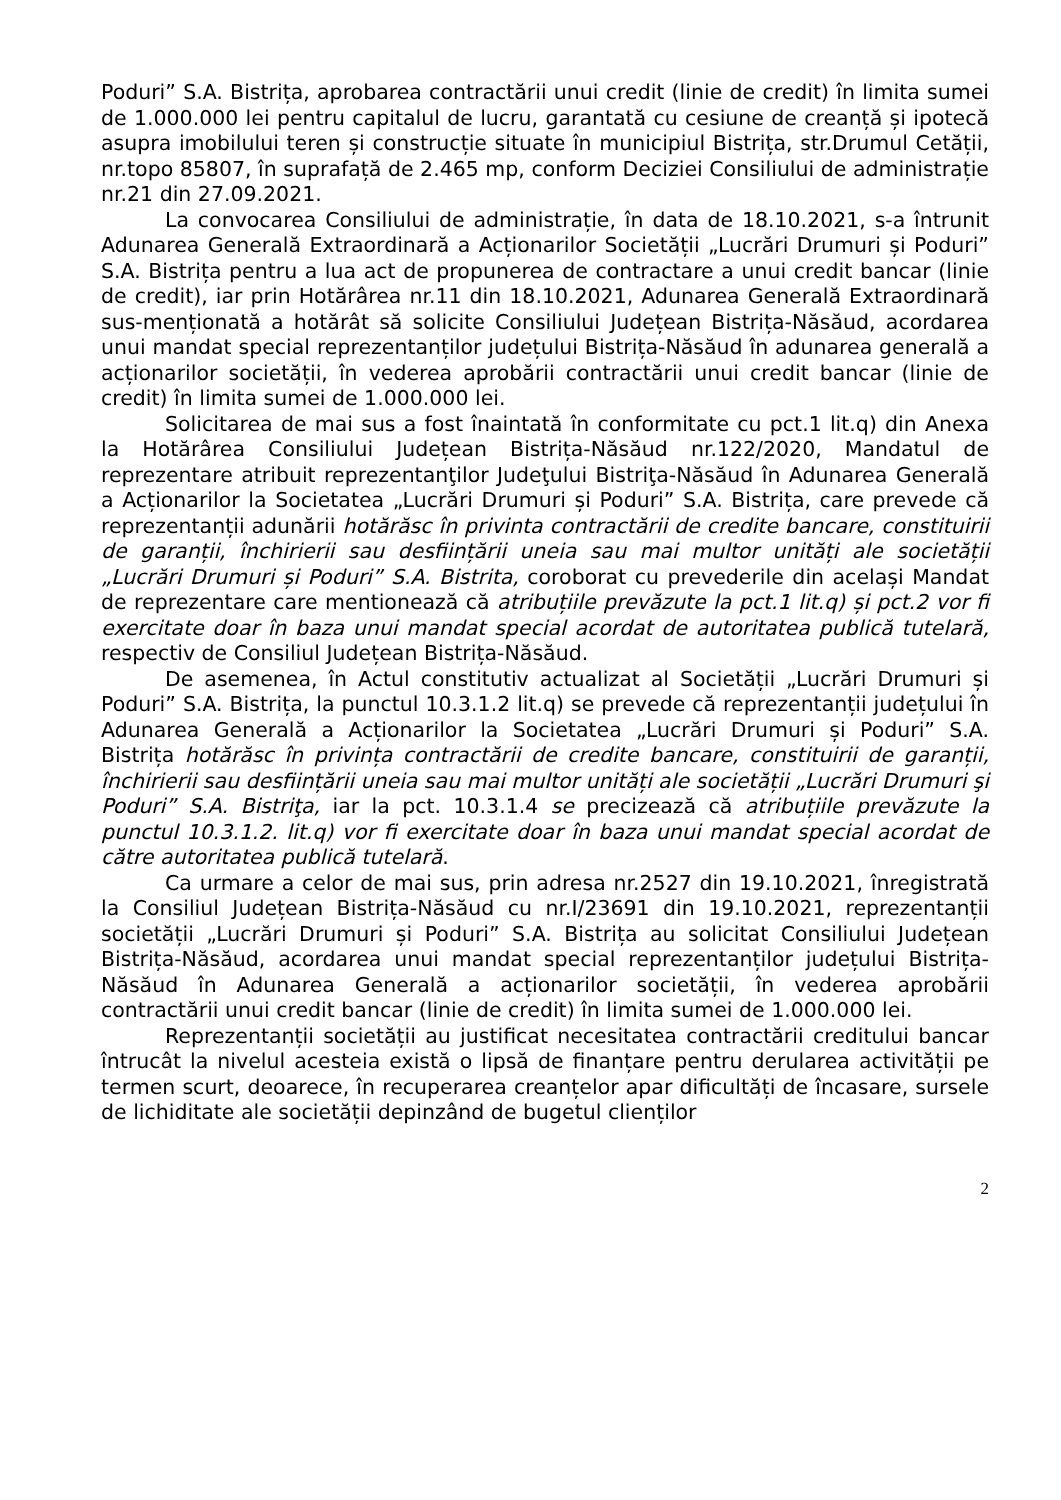Poduri” S.A. Bistrița, aprobarea contractării unui credit (linie de credit) în limita sumei de 1.000.000 lei pentru capitalul de lucru, garantată cu cesiune de creanță și ipotecă asupra imobilului teren și construcție situate în municipiul Bistrița, str.Drumul Cetății, nr.topo 85807, în suprafață de 2.465 mp, conform Deciziei Consiliului de administrație nr.21 din 27.09.2021.
La convocarea Consiliului de administrație, în data de 18.10.2021, s-a întrunit Adunarea Generală Extraordinară a Acționarilor Societății „Lucrări Drumuri și Poduri” S.A. Bistrița pentru a lua act de propunerea de contractare a unui credit bancar (linie de credit), iar prin Hotărârea nr.11 din 18.10.2021, Adunarea Generală Extraordinară sus-menționată a hotărât să solicite Consiliului Județean Bistrița-Năsăud, acordarea unui mandat special reprezentanților județului Bistrița-Năsăud în adunarea generală a acționarilor societății, în vederea aprobării contractării unui credit bancar (linie de credit) în limita sumei de 1.000.000 lei.
Solicitarea de mai sus a fost înaintată în conformitate cu pct.1 lit.q) din Anexa la Hotărârea Consiliului Județean Bistrița-Năsăud nr.122/2020, Mandatul de reprezentare atribuit reprezentanţilor Judeţului Bistriţa-Năsăud în Adunarea Generală a Acționarilor la Societatea „Lucrări Drumuri și Poduri” S.A. Bistrița, care prevede că reprezentanții adunării hotărăsc în privinta contractării de credite bancare, constituirii de garanții, închirierii sau desființării uneia sau mai multor unități ale societății „Lucrări Drumuri și Poduri” S.A. Bistrita, coroborat cu prevederile din același Mandat de reprezentare care mentionează că atribuțiile prevăzute la pct.1 lit.q) și pct.2 vor fi exercitate doar în baza unui mandat special acordat de autoritatea publică tutelară, respectiv de Consiliul Județean Bistrița-Năsăud.
De asemenea, în Actul constitutiv actualizat al Societății „Lucrări Drumuri și Poduri” S.A. Bistrița, la punctul 10.3.1.2 lit.q) se prevede că reprezentanții județului în Adunarea Generală a Acționarilor la Societatea „Lucrări Drumuri și Poduri” S.A. Bistrița hotărăsc în privința contractării de credite bancare, constituirii de garanții, închirierii sau desființării uneia sau mai multor unități ale societății „Lucrări Drumuri şi Poduri” S.A. Bistriţa, iar la pct. 10.3.1.4 se precizează că atribuțiile prevăzute la punctul 10.3.1.2. lit.q) vor fi exercitate doar în baza unui mandat special acordat de către autoritatea publică tutelară.
Ca urmare a celor de mai sus, prin adresa nr.2527 din 19.10.2021, înregistrată la Consiliul Județean Bistrița-Năsăud cu nr.I/23691 din 19.10.2021, reprezentanții societății „Lucrări Drumuri și Poduri” S.A. Bistrița au solicitat Consiliului Județean Bistrița-Năsăud, acordarea unui mandat special reprezentanților județului Bistrița-Năsăud în Adunarea Generală a acționarilor societății, în vederea aprobării contractării unui credit bancar (linie de credit) în limita sumei de 1.000.000 lei.
Reprezentanții societății au justificat necesitatea contractării creditului bancar întrucât la nivelul acesteia există o lipsă de finanțare pentru derularea activității pe termen scurt, deoarece, în recuperarea creanțelor apar dificultăți de încasare, sursele de lichiditate ale societății depinzând de bugetul clienților
2